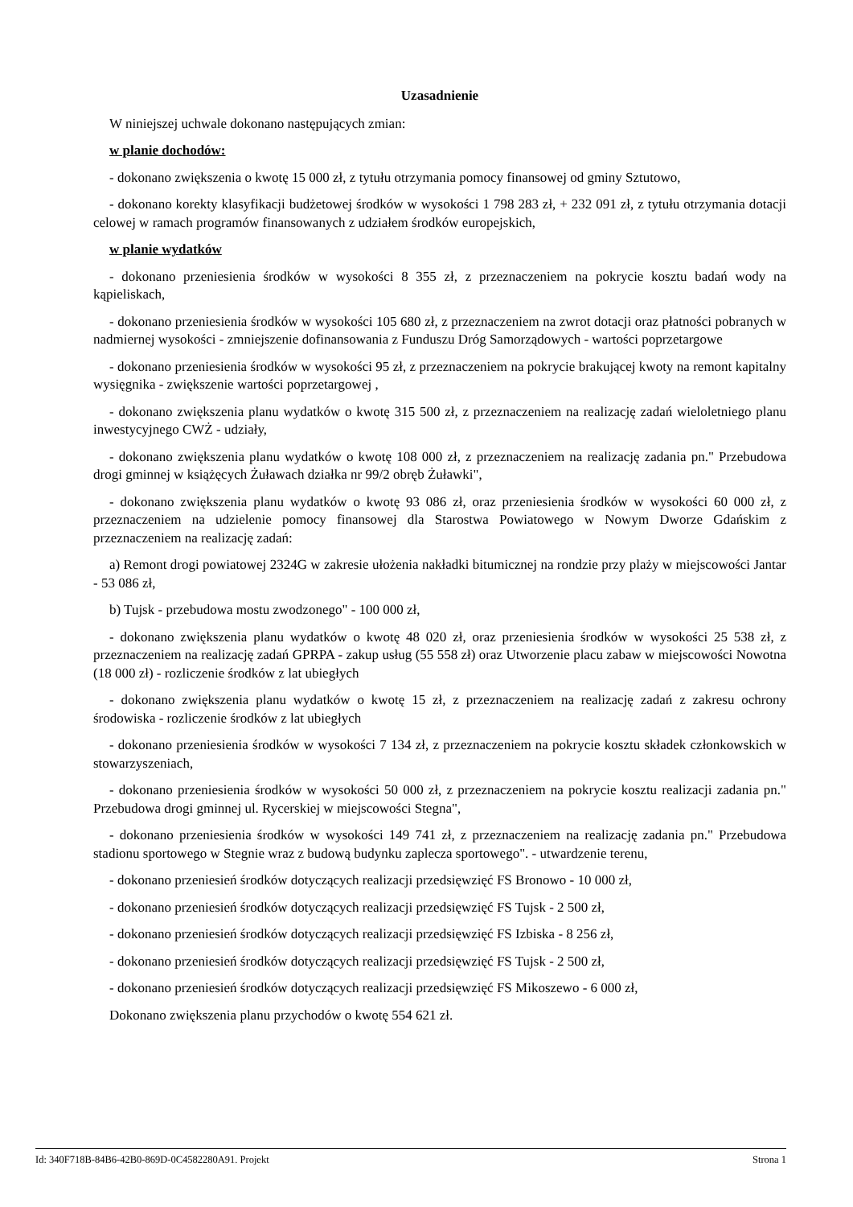Uzasadnienie
W niniejszej uchwale dokonano następujących zmian:
w planie dochodów:
- dokonano zwiększenia o kwotę 15 000 zł, z tytułu otrzymania pomocy finansowej od gminy Sztutowo,
- dokonano korekty klasyfikacji budżetowej środków w wysokości 1 798 283 zł, + 232 091 zł, z tytułu otrzymania dotacji celowej w ramach programów finansowanych z udziałem środków europejskich,
w planie wydatków
- dokonano przeniesienia środków w wysokości 8 355 zł, z przeznaczeniem na pokrycie kosztu badań wody na kąpieliskach,
- dokonano przeniesienia środków w wysokości 105 680 zł, z przeznaczeniem na zwrot dotacji oraz płatności pobranych w nadmiernej wysokości - zmniejszenie dofinansowania z Funduszu Dróg Samorządowych - wartości poprzetargowe
- dokonano przeniesienia środków w wysokości 95 zł, z przeznaczeniem na pokrycie brakującej kwoty na remont kapitalny wysięgnika - zwiększenie wartości poprzetargowej ,
- dokonano zwiększenia planu wydatków o kwotę 315 500 zł, z przeznaczeniem na realizację zadań wieloletniego planu inwestycyjnego CWŻ - udziały,
- dokonano zwiększenia planu wydatków o kwotę 108 000 zł, z przeznaczeniem na realizację zadania pn." Przebudowa drogi gminnej w książęcych Żuławach działka nr 99/2 obręb Żuławki",
- dokonano zwiększenia planu wydatków o kwotę 93 086 zł, oraz przeniesienia środków w wysokości 60 000 zł, z przeznaczeniem na udzielenie pomocy finansowej dla Starostwa Powiatowego w Nowym Dworze Gdańskim z przeznaczeniem na realizację zadań:
a) Remont drogi powiatowej 2324G w zakresie ułożenia nakładki bitumicznej na rondzie przy plaży w miejscowości Jantar - 53 086 zł,
b) Tujsk - przebudowa mostu zwodzonego" - 100 000 zł,
- dokonano zwiększenia planu wydatków o kwotę 48 020 zł, oraz przeniesienia środków w wysokości 25 538 zł, z przeznaczeniem na realizację zadań GPRPA - zakup usług (55 558 zł) oraz Utworzenie placu zabaw w miejscowości Nowotna (18 000 zł) - rozliczenie środków z lat ubiegłych
- dokonano zwiększenia planu wydatków o kwotę 15 zł, z przeznaczeniem na realizację zadań z zakresu ochrony środowiska - rozliczenie środków z lat ubiegłych
- dokonano przeniesienia środków w wysokości 7 134 zł, z przeznaczeniem na pokrycie kosztu składek członkowskich w stowarzyszeniach,
- dokonano przeniesienia środków w wysokości 50 000 zł, z przeznaczeniem na pokrycie kosztu realizacji zadania pn." Przebudowa drogi gminnej ul. Rycerskiej w miejscowości Stegna",
- dokonano przeniesienia środków w wysokości 149 741 zł, z przeznaczeniem na realizację zadania pn." Przebudowa stadionu sportowego w Stegnie wraz z budową budynku zaplecza sportowego". - utwardzenie terenu,
- dokonano przeniesień środków dotyczących realizacji przedsięwzięć FS Bronowo - 10 000 zł,
- dokonano przeniesień środków dotyczących realizacji przedsięwzięć FS Tujsk - 2 500 zł,
- dokonano przeniesień środków dotyczących realizacji przedsięwzięć FS Izbiska - 8 256 zł,
- dokonano przeniesień środków dotyczących realizacji przedsięwzięć FS Tujsk - 2 500 zł,
- dokonano przeniesień środków dotyczących realizacji przedsięwzięć FS Mikoszewo - 6 000 zł,
Dokonano zwiększenia planu przychodów o kwotę 554 621 zł.
Id: 340F718B-84B6-42B0-869D-0C4582280A91. Projekt Strona 1